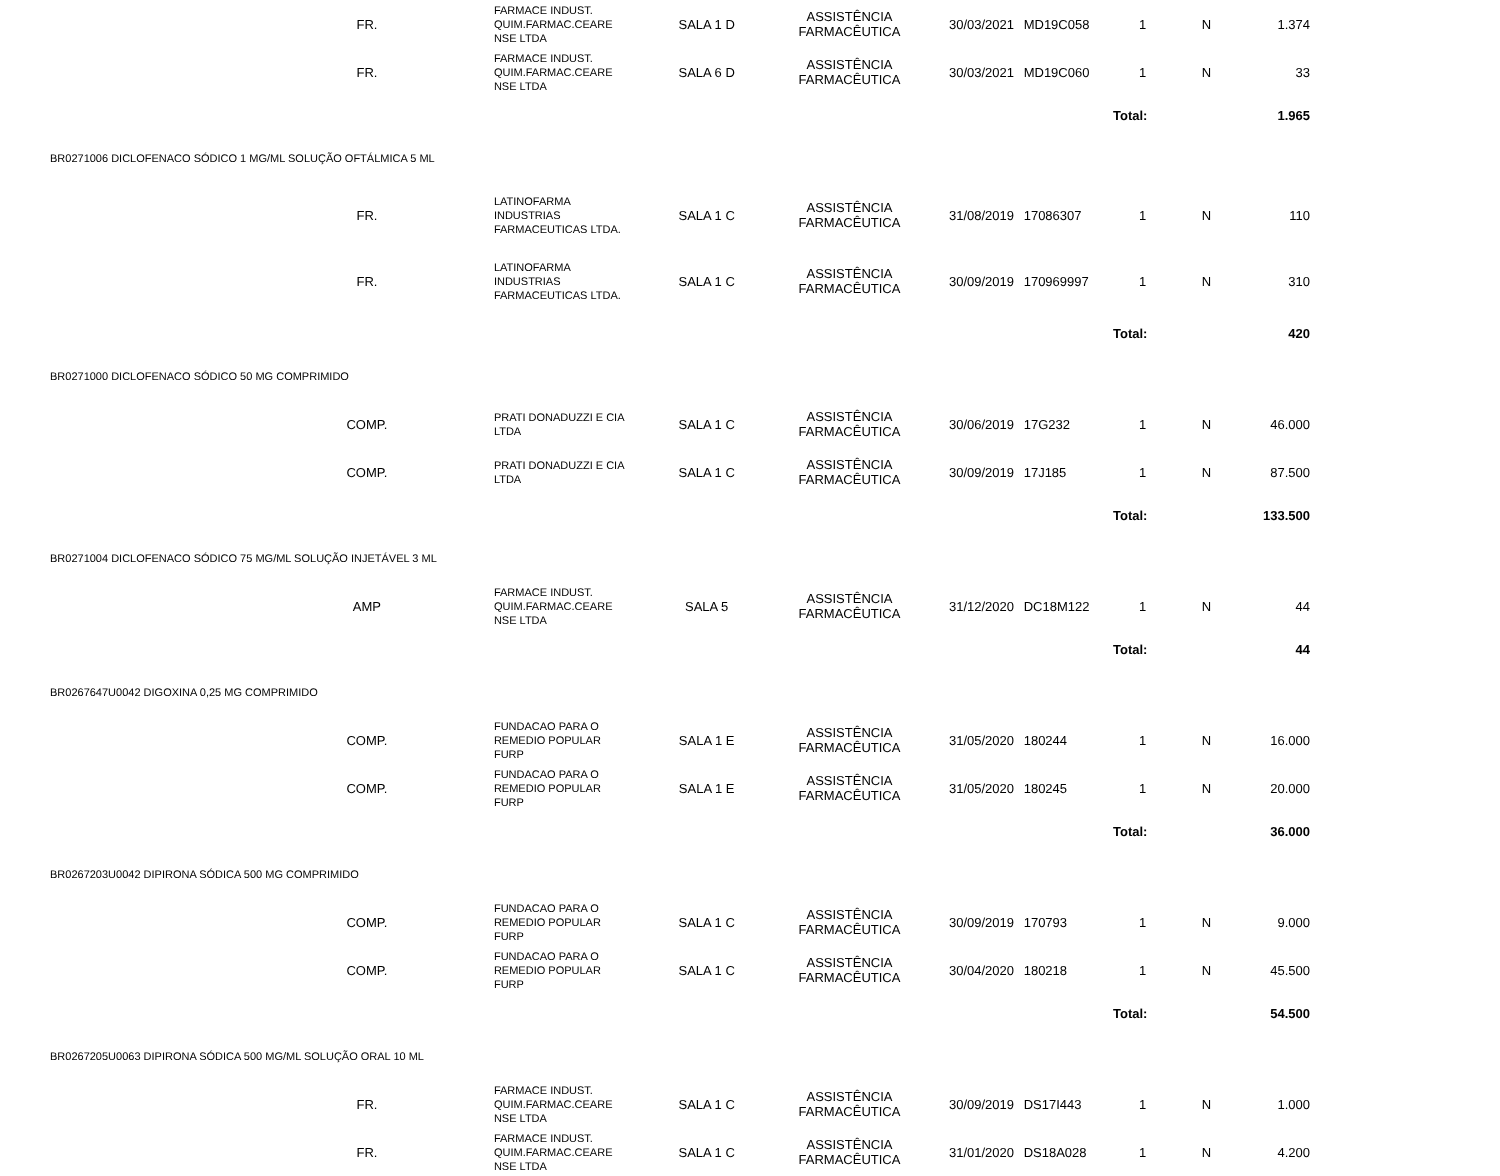| FR. | FARMACE INDUST. QUIM.FARMAC.CEARE NSE LTDA | SALA 1 D | ASSISTÊNCIA FARMACÊUTICA | 30/03/2021 | MD19C058 | 1 | N | 1.374 |
| FR. | FARMACE INDUST. QUIM.FARMAC.CEARE NSE LTDA | SALA 6 D | ASSISTÊNCIA FARMACÊUTICA | 30/03/2021 | MD19C060 | 1 | N | 33 |
| | | | | | | Total: | | 1.965 |
| BR0271006 DICLOFENACO SÓDICO 1 MG/ML SOLUÇÃO OFTÁLMICA 5 ML | | | | | | | | |
| FR. | LATINOFARMA INDUSTRIAS FARMACEUTICAS LTDA. | SALA 1 C | ASSISTÊNCIA FARMACÊUTICA | 31/08/2019 | 17086307 | 1 | N | 110 |
| FR. | LATINOFARMA INDUSTRIAS FARMACEUTICAS LTDA. | SALA 1 C | ASSISTÊNCIA FARMACÊUTICA | 30/09/2019 | 170969997 | 1 | N | 310 |
| | | | | | | Total: | | 420 |
| BR0271000 DICLOFENACO SÓDICO 50 MG COMPRIMIDO | | | | | | | | |
| COMP. | PRATI DONADUZZI E CIA LTDA | SALA 1 C | ASSISTÊNCIA FARMACÊUTICA | 30/06/2019 | 17G232 | 1 | N | 46.000 |
| COMP. | PRATI DONADUZZI E CIA LTDA | SALA 1 C | ASSISTÊNCIA FARMACÊUTICA | 30/09/2019 | 17J185 | 1 | N | 87.500 |
| | | | | | | Total: | | 133.500 |
| BR0271004 DICLOFENACO SÓDICO 75 MG/ML SOLUÇÃO INJETÁVEL 3 ML | | | | | | | | |
| AMP | FARMACE INDUST. QUIM.FARMAC.CEARE NSE LTDA | SALA 5 | ASSISTÊNCIA FARMACÊUTICA | 31/12/2020 | DC18M122 | 1 | N | 44 |
| | | | | | | Total: | | 44 |
| BR0267647U0042 DIGOXINA 0,25 MG COMPRIMIDO | | | | | | | | |
| COMP. | FUNDACAO PARA O REMEDIO POPULAR FURP | SALA 1 E | ASSISTÊNCIA FARMACÊUTICA | 31/05/2020 | 180244 | 1 | N | 16.000 |
| COMP. | FUNDACAO PARA O REMEDIO POPULAR FURP | SALA 1 E | ASSISTÊNCIA FARMACÊUTICA | 31/05/2020 | 180245 | 1 | N | 20.000 |
| | | | | | | Total: | | 36.000 |
| BR0267203U0042 DIPIRONA SÓDICA 500 MG COMPRIMIDO | | | | | | | | |
| COMP. | FUNDACAO PARA O REMEDIO POPULAR FURP | SALA 1 C | ASSISTÊNCIA FARMACÊUTICA | 30/09/2019 | 170793 | 1 | N | 9.000 |
| COMP. | FUNDACAO PARA O REMEDIO POPULAR FURP | SALA 1 C | ASSISTÊNCIA FARMACÊUTICA | 30/04/2020 | 180218 | 1 | N | 45.500 |
| | | | | | | Total: | | 54.500 |
| BR0267205U0063 DIPIRONA SÓDICA 500 MG/ML SOLUÇÃO ORAL 10 ML | | | | | | | | |
| FR. | FARMACE INDUST. QUIM.FARMAC.CEARE NSE LTDA | SALA 1 C | ASSISTÊNCIA FARMACÊUTICA | 30/09/2019 | DS17I443 | 1 | N | 1.000 |
| FR. | FARMACE INDUST. QUIM.FARMAC.CEARE NSE LTDA | SALA 1 C | ASSISTÊNCIA FARMACÊUTICA | 31/01/2020 | DS18A028 | 1 | N | 4.200 |